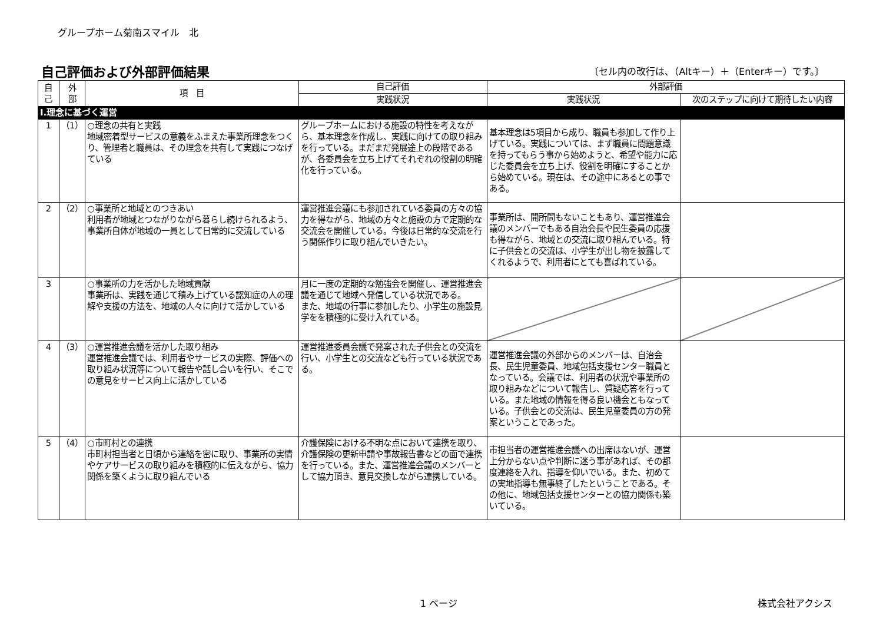グループホーム菊南スマイル　北
自己評価および外部評価結果
〔セル内の改行は、（Altキー）＋（Enterキー）です。〕
| 自 己 | 外 部 | 項 目 | 自己評価 | 外部評価 | |
| --- | --- | --- | --- | --- | --- |
| | | | 実践状況 | 実践状況 | 次のステップに向けて期待したい内容 |
| Ⅰ.理念に基づく運営 | | | | | |
| 1 | （1） | ○理念の共有と実践 地域密着型サービスの意義をふまえた事業所理念をつくり、管理者と職員は、その理念を共有して実践につなげている | グループホームにおける施設の特性を考えながら、基本理念を作成し、実践に向けての取り組みを行っている。まだまだ発展途上の段階であるが、各委員会を立ち上げてそれぞれの役割の明確化を行っている。 | 基本理念は5項目から成り、職員も参加して作り上げている。実践については、まず職員に問題意識を持ってもらう事から始めようと、希望や能力に応じた委員会を立ち上げ、役割を明確にすることから始めている。現在は、その途中にあるとの事である。 | |
| 2 | （2） | ○事業所と地域とのつきあい 利用者が地域とつながりながら暮らし続けられるよう、事業所自体が地域の一員として日常的に交流している | 運営推進会議にも参加されている委員の方々の協力を得ながら、地域の方々と施設の方で定期的な交流会を開催している。今後は日常的な交流を行う関係作りに取り組んでいきたい。 | 事業所は、開所間もないこともあり、運営推進会議のメンバーでもある自治会長や民生委員の応援も得ながら、地域との交流に取り組んでいる。特に子供会との交流は、小学生が出し物を披露してくれるようで、利用者にとても喜ばれている。 | |
| 3 | | ○事業所の力を活かした地域貢献 事業所は、実践を通じて積み上げている認知症の人の理解や支援の方法を、地域の人々に向けて活かしている | 月に一度の定期的な勉強会を開催し、運営推進会議を通じて地域へ発信している状況である。 また、地域の行事に参加したり、小学生の施設見学をを積極的に受け入れている。 | | |
| 4 | （3） | ○運営推進会議を活かした取り組み 運営推進会議では、利用者やサービスの実際、評価への取り組み状況等について報告や話し合いを行い、そこでの意見をサービス向上に活かしている | 運営推進委員会議で発案された子供会との交流を行い、小学生との交流なども行っている状況である。 | 運営推進会議の外部からのメンバーは、自治会長、民生児童委員、地域包括支援センター職員となっている。会議では、利用者の状況や事業所の取り組みなどについて報告し、質疑応答を行っている。また地域の情報を得る良い機会ともなっている。子供会との交流は、民生児童委員の方の発案ということであった。 | |
| 5 | （4） | ○市町村との連携 市町村担当者と日頃から連絡を密に取り、事業所の実情やケアサービスの取り組みを積極的に伝えながら、協力関係を築くように取り組んでいる | 介護保険における不明な点において連携を取り、介護保険の更新申請や事故報告書などの面で連携を行っている。また、運営推進会議のメンバーとして協力頂き、意見交換しながら連携している。 | 市担当者の運営推進会議への出席はないが、運営上分からない点や判断に迷う事があれば、その都度連絡を入れ、指導を仰いでいる。また、初めての実地指導も無事終了したということである。その他に、地域包括支援センターとの協力関係も築いている。 | |
1 ページ 株式会社アクシス